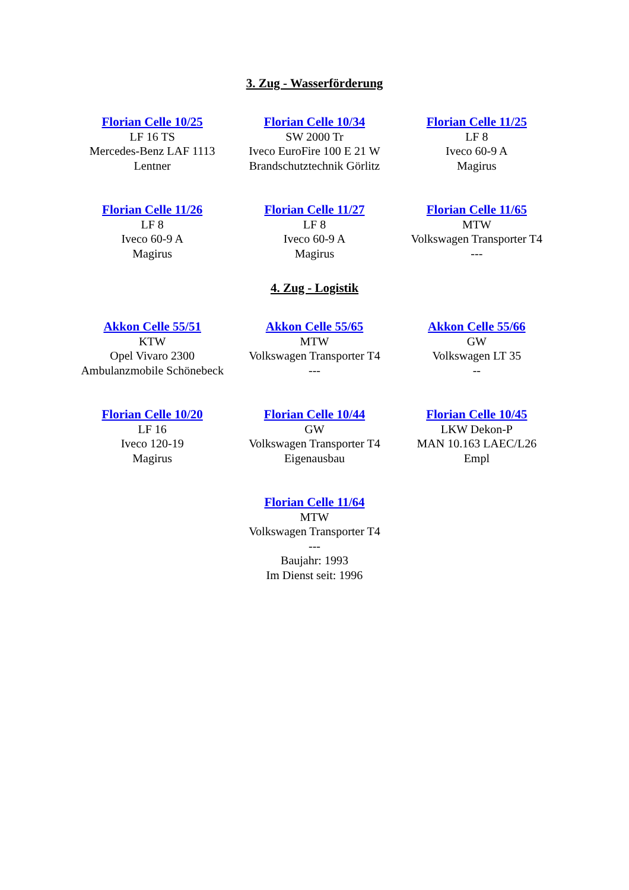3. Zug - Wasserförderung
| Florian Celle 10/25 LF 16 TS Mercedes-Benz LAF 1113 Lentner | Florian Celle 10/34 SW 2000 Tr Iveco EuroFire 100 E 21 W Brandschutztechnik Görlitz | Florian Celle 11/25 LF 8 Iveco 60-9 A Magirus |
| Florian Celle 11/26 LF 8 Iveco 60-9 A Magirus | Florian Celle 11/27 LF 8 Iveco 60-9 A Magirus | Florian Celle 11/65 MTW Volkswagen Transporter T4 --- |
4. Zug - Logistik
| Akkon Celle 55/51 KTW Opel Vivaro 2300 Ambulanzmobile Schönebeck | Akkon Celle 55/65 MTW Volkswagen Transporter T4 --- | Akkon Celle 55/66 GW Volkswagen LT 35 -- |
| Florian Celle 10/20 LF 16 Iveco 120-19 Magirus | Florian Celle 10/44 GW Volkswagen Transporter T4 Eigenausbau | Florian Celle 10/45 LKW Dekon-P MAN 10.163 LAEC/L26 Empl |
| | Florian Celle 11/64 MTW Volkswagen Transporter T4 --- Baujahr: 1993 Im Dienst seit: 1996 | |